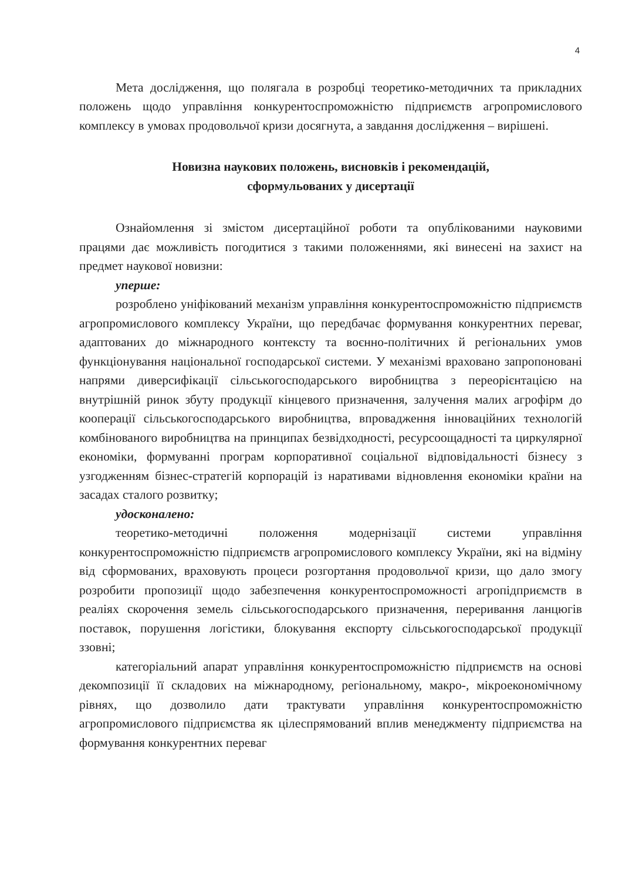4
Мета дослідження, що полягала в розробці теоретико-методичних та прикладних положень щодо управління конкурентоспроможністю підприємств агропромислового комплексу в умовах продовольчої кризи досягнута, а завдання дослідження – вирішені.
Новизна наукових положень, висновків і рекомендацій,
сформульованих у дисертації
Ознайомлення зі змістом дисертаційної роботи та опублікованими науковими працями дає можливість погодитися з такими положеннями, які винесені на захист на предмет наукової новизни:
уперше:
розроблено уніфікований механізм управління конкурентоспроможністю підприємств агропромислового комплексу України, що передбачає формування конкурентних переваг, адаптованих до міжнародного контексту та воєнно-політичних й регіональних умов функціонування національної господарської системи. У механізмі враховано запропоновані напрями диверсифікації сільськогосподарського виробництва з переорієнтацією на внутрішній ринок збуту продукції кінцевого призначення, залучення малих агрофірм до кооперації сільськогосподарського виробництва, впровадження інноваційних технологій комбінованого виробництва на принципах безвідходності, ресурсоощадності та циркулярної економіки, формуванні програм корпоративної соціальної відповідальності бізнесу з узгодженням бізнес-стратегій корпорацій із наративами відновлення економіки країни на засадах сталого розвитку;
удосконалено:
теоретико-методичні положення модернізації системи управління конкурентоспроможністю підприємств агропромислового комплексу України, які на відміну від сформованих, враховують процеси розгортання продовольчої кризи, що дало змогу розробити пропозиції щодо забезпечення конкурентоспроможності агропідприємств в реаліях скорочення земель сільськогосподарського призначення, переривання ланцюгів поставок, порушення логістики, блокування експорту сільськогосподарської продукції ззовні;
категоріальний апарат управління конкурентоспроможністю підприємств на основі декомпозиції її складових на міжнародному, регіональному, макро-, мікроекономічному рівнях, що дозволило дати трактувати управління конкурентоспроможністю агропромислового підприємства як цілеспрямований вплив менеджменту підприємства на формування конкурентних переваг